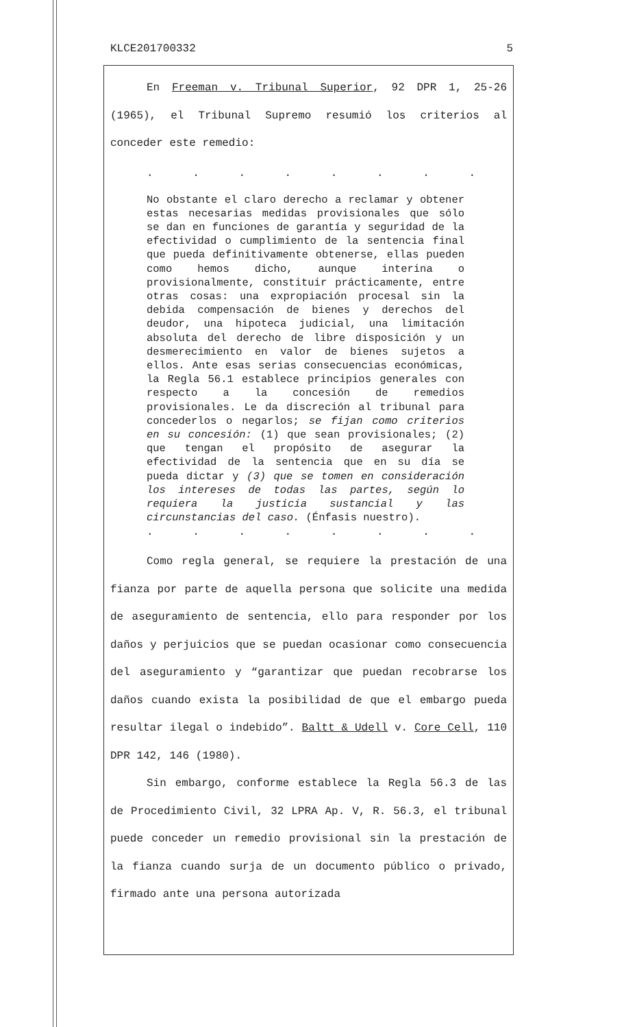KLCE201700332 5
En Freeman v. Tribunal Superior, 92 DPR 1, 25-26 (1965), el Tribunal Supremo resumió los criterios al conceder este remedio:
. . . . . . . .
No obstante el claro derecho a reclamar y obtener estas necesarias medidas provisionales que sólo se dan en funciones de garantía y seguridad de la efectividad o cumplimiento de la sentencia final que pueda definitivamente obtenerse, ellas pueden como hemos dicho, aunque interina o provisionalmente, constituir prácticamente, entre otras cosas: una expropiación procesal sin la debida compensación de bienes y derechos del deudor, una hipoteca judicial, una limitación absoluta del derecho de libre disposición y un desmerecimiento en valor de bienes sujetos a ellos. Ante esas serias consecuencias económicas, la Regla 56.1 establece principios generales con respecto a la concesión de remedios provisionales. Le da discreción al tribunal para concederlos o negarlos; se fijan como criterios en su concesión: (1) que sean provisionales; (2) que tengan el propósito de asegurar la efectividad de la sentencia que en su día se pueda dictar y (3) que se tomen en consideración los intereses de todas las partes, según lo requiera la justicia sustancial y las circunstancias del caso. (Énfasis nuestro).
. . . . . . . .
Como regla general, se requiere la prestación de una fianza por parte de aquella persona que solicite una medida de aseguramiento de sentencia, ello para responder por los daños y perjuicios que se puedan ocasionar como consecuencia del aseguramiento y “garantizar que puedan recobrarse los daños cuando exista la posibilidad de que el embargo pueda resultar ilegal o indebido”. Baltt & Udell v. Core Cell, 110 DPR 142, 146 (1980).
Sin embargo, conforme establece la Regla 56.3 de las de Procedimiento Civil, 32 LPRA Ap. V, R. 56.3, el tribunal puede conceder un remedio provisional sin la prestación de la fianza cuando surja de un documento público o privado, firmado ante una persona autorizada